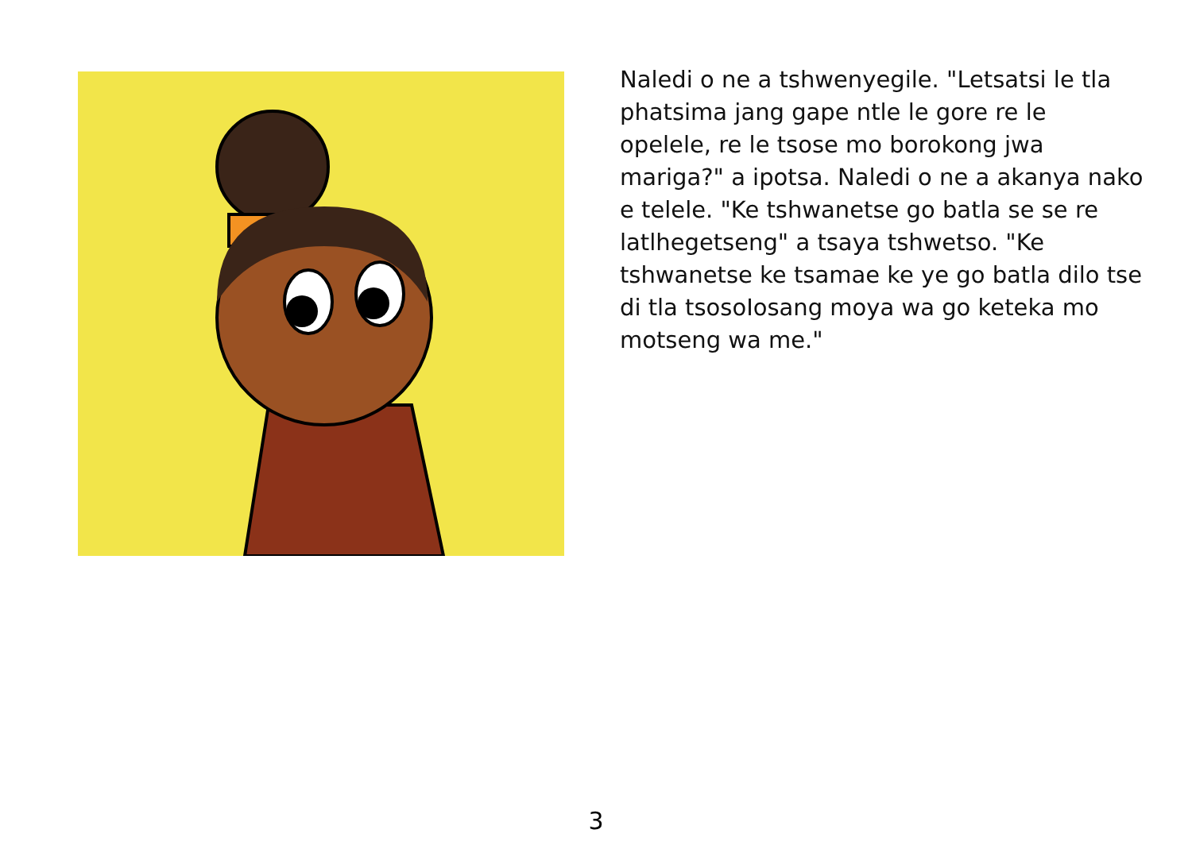Naledi o ne a tshwenyegile. "Letsatsi le tla phatsima jang gape ntle le gore re le opelele, re le tsose mo borokong jwa mariga?" a ipotsa. Naledi o ne a akanya nako e telele. "Ke tshwanetse go batla se se re latlhegetseng" a tsaya tshwetso. "Ke tshwanetse ke tsamae ke ye go batla dilo tse di tla tsosoIosang moya wa go keteka mo motseng wa me."
3